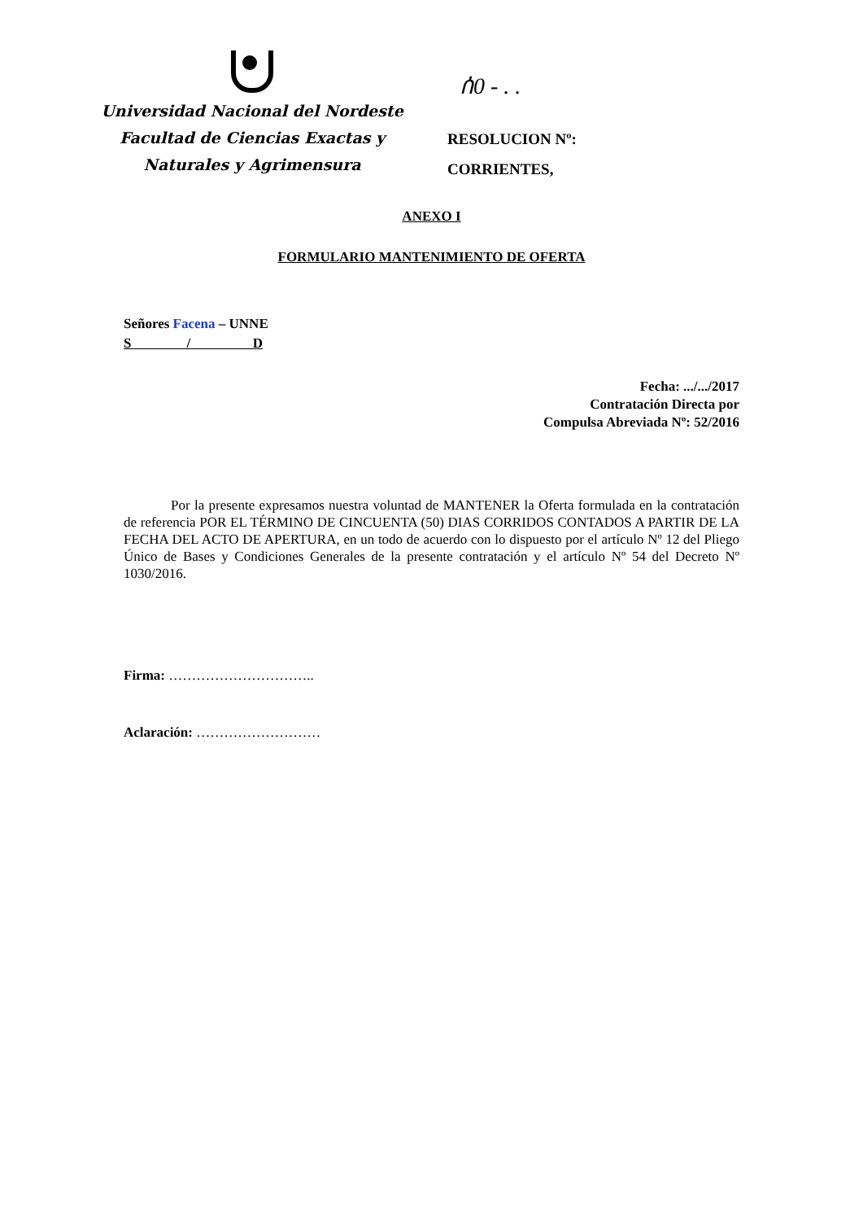ሰ0 - . .
Universidad Nacional del Nordeste
Facultad de Ciencias Exactas y
Naturales y Agrimensura
RESOLUCION Nº:
CORRIENTES,
ANEXO I
FORMULARIO MANTENIMIENTO DE OFERTA
Señores Facena – UNNE
S / D
Fecha: .../.../2017
Contratación Directa por
Compulsa Abreviada Nº: 52/2016
Por la presente expresamos nuestra voluntad de MANTENER la Oferta formulada en la contratación de referencia POR EL TÉRMINO DE CINCUENTA (50) DIAS CORRIDOS CONTADOS A PARTIR DE LA FECHA DEL ACTO DE APERTURA, en un todo de acuerdo con lo dispuesto por el artículo Nº 12 del Pliego Único de Bases y Condiciones Generales de la presente contratación y el artículo Nº 54 del Decreto Nº 1030/2016.
Firma: …………………………..
Aclaración: ………………………